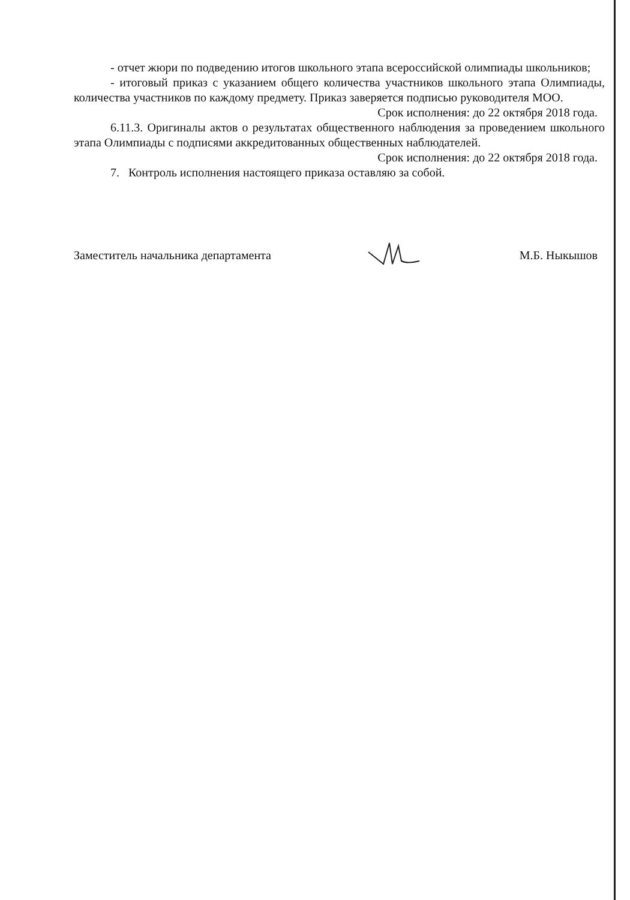- отчет жюри по подведению итогов школьного этапа всероссийской олимпиады школьников;
- итоговый приказ с указанием общего количества участников школьного этапа Олимпиады, количества участников по каждому предмету. Приказ заверяется подписью руководителя МОО.
Срок исполнения: до 22 октября 2018 года.
6.11.3. Оригиналы актов о результатах общественного наблюдения за проведением школьного этапа Олимпиады с подписями аккредитованных общественных наблюдателей.
Срок исполнения: до 22 октября 2018 года.
7. Контроль исполнения настоящего приказа оставляю за собой.
Заместитель начальника департамента М.Б. Ныкышов